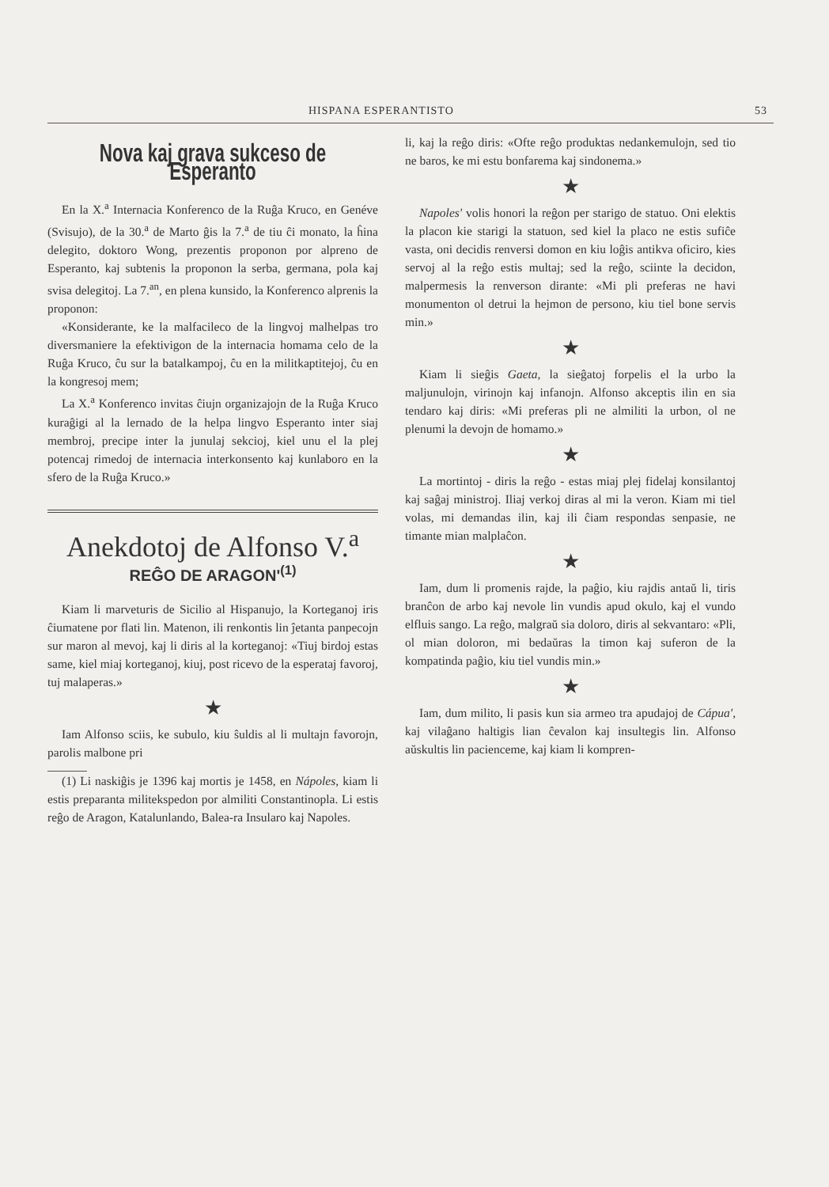HISPANA ESPERANTISTO 53
Nova kaj grava sukceso de Esperanto
En la X.<sup>a</sup> Internacia Konferenco de la Ruĝa Kruco, en Genéve (Svisujo), de la 30.<sup>a</sup> de Marto ĝis la 7.<sup>a</sup> de tiu ĉi monato, la ĥina delegito, doktoro Wong, prezentis proponon por alpreno de Esperanto, kaj subtenis la proponon la serba, germana, pola kaj svisa delegitoj. La 7.<sup>an</sup>, en plena kunsido, la Konferenco alprenis la proponon:
«Konsiderante, ke la malfacileco de la lingvoj malhelpas tro diversmaniere la efektivigon de la internacia homama celo de la Ruĝa Kruco, ĉu sur la batalkampoj, ĉu en la militkaptitejoj, ĉu en la kongresoj mem;
La X.<sup>a</sup> Konferenco invitas ĉiujn organizajojn de la Ruĝa Kruco kuraĝigi al la lernado de la helpa lingvo Esperanto inter siaj membroj, precipe inter la junulaj sekcioj, kiel unu el la plej potencaj rimedoj de internacia interkonsento kaj kunlaboro en la sfero de la Ruĝa Kruco.»
Anekdotoj de Alfonso V.<sup>a</sup>
REĜO DE ARAGON'<sup>(1)</sup>
Kiam li marveturis de Sicilio al Hispanujo, la Korteganoj iris ĉiumatene por flati lin. Matenon, ili renkontis lin ĵetanta panpecojn sur maron al mevoj, kaj li diris al la korteganoj: «Tiuj birdoj estas same, kiel miaj korteganoj, kiuj, post ricevo de la esperataj favoroj, tuj malaperas.»
★
Iam Alfonso sciis, ke subulo, kiu ŝuldis al li multajn favorojn, parolis malbone pri
(1) Li naskiĝis je 1396 kaj mortis je 1458, en Nápoles, kiam li estis preparanta militekspedon por almiliti Constantinopla. Li estis reĝo de Aragon, Katalunlando, Balea-ra Insularo kaj Napoles.
li, kaj la reĝo diris: «Ofte reĝo produktas nedankemulojn, sed tio ne baros, ke mi estu bonfarema kaj sindonema.»
★
Napoles' volis honori la reĝon per starigo de statuo. Oni elektis la placon kie starigi la statuon, sed kiel la placo ne estis sufiĉe vasta, oni decidis renversi domon en kiu loĝis antikva oficiro, kies servoj al la reĝo estis multaj; sed la reĝo, sciinte la decidon, malpermesis la renverson dirante: «Mi pli preferas ne havi monumenton ol detrui la hejmon de persono, kiu tiel bone servis min.»
★
Kiam li sieĝis Gaeta, la sieĝatoj forpelis el la urbo la maljunulojn, virinojn kaj infanojn. Alfonso akceptis ilin en sia tendaro kaj diris: «Mi preferas pli ne almiliti la urbon, ol ne plenumi la devojn de homamo.»
★
La mortintoj - diris la reĝo - estas miaj plej fidelaj konsilantoj kaj saĝaj ministroj. Iliaj verkoj diras al mi la veron. Kiam mi tiel volas, mi demandas ilin, kaj ili ĉiam respondas senpasie, ne timante mian malplaĉon.
★
Iam, dum li promenis rajde, la paĝio, kiu rajdis antaŭ li, tiris branĉon de arbo kaj nevole lin vundis apud okulo, kaj el vundo elfluis sango. La reĝo, malgraŭ sia doloro, diris al sekvantaro: «Pli, ol mian doloron, mi bedaŭras la timon kaj suferon de la kompatinda paĝio, kiu tiel vundis min.»
★
Iam, dum milito, li pasis kun sia armeo tra apudajoj de Cápua', kaj vilaĝano haltigis lian ĉevalon kaj insultegis lin. Alfonso aŭskultis lin pacienceme, kaj kiam li kompren-